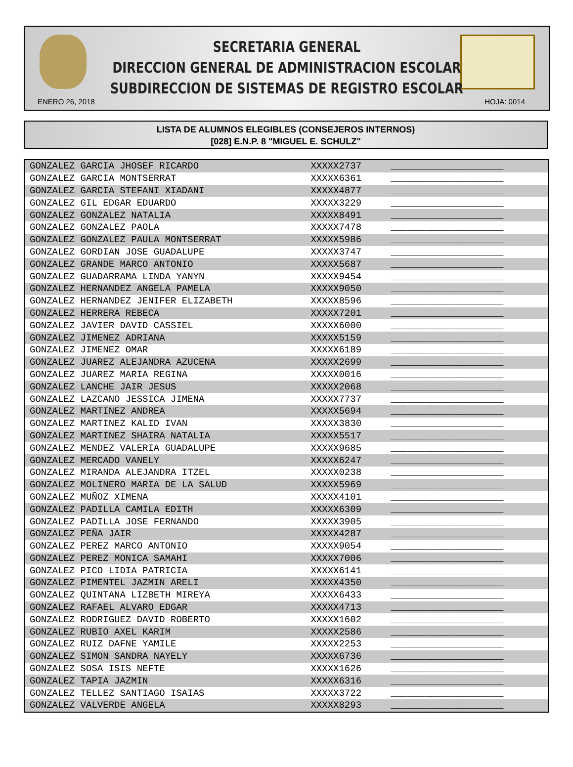SECRETARIA GENERAL
DIRECCION GENERAL DE ADMINISTRACION ESCOLAR
SUBDIRECCION DE SISTEMAS DE REGISTRO ESCOLAR
ENERO 26, 2018 HOJA: 0014
LISTA DE ALUMNOS ELEGIBLES (CONSEJEROS INTERNOS)
[028] E.N.P. 8 "MIGUEL E. SCHULZ"
| GONZALEZ GARCIA JHOSEF RICARDO | XXXXX2737 | ____________________ |
| GONZALEZ GARCIA MONTSERRAT | XXXXX6361 | ____________________ |
| GONZALEZ GARCIA STEFANI XIADANI | XXXXX4877 | ____________________ |
| GONZALEZ GIL EDGAR EDUARDO | XXXXX3229 | ____________________ |
| GONZALEZ GONZALEZ NATALIA | XXXXX8491 | ____________________ |
| GONZALEZ GONZALEZ PAOLA | XXXXX7478 | ____________________ |
| GONZALEZ GONZALEZ PAULA MONTSERRAT | XXXXX5986 | ____________________ |
| GONZALEZ GORDIAN JOSE GUADALUPE | XXXXX3747 | ____________________ |
| GONZALEZ GRANDE MARCO ANTONIO | XXXXX5687 | ____________________ |
| GONZALEZ GUADARRAMA LINDA YANYN | XXXXX9454 | ____________________ |
| GONZALEZ HERNANDEZ ANGELA PAMELA | XXXXX9050 | ____________________ |
| GONZALEZ HERNANDEZ JENIFER ELIZABETH | XXXXX8596 | ____________________ |
| GONZALEZ HERRERA REBECA | XXXXX7201 | ____________________ |
| GONZALEZ JAVIER DAVID CASSIEL | XXXXX6000 | ____________________ |
| GONZALEZ JIMENEZ ADRIANA | XXXXX5159 | ____________________ |
| GONZALEZ JIMENEZ OMAR | XXXXX6189 | ____________________ |
| GONZALEZ JUAREZ ALEJANDRA AZUCENA | XXXXX2699 | ____________________ |
| GONZALEZ JUAREZ MARIA REGINA | XXXXX0016 | ____________________ |
| GONZALEZ LANCHE JAIR JESUS | XXXXX2068 | ____________________ |
| GONZALEZ LAZCANO JESSICA JIMENA | XXXXX7737 | ____________________ |
| GONZALEZ MARTINEZ ANDREA | XXXXX5694 | ____________________ |
| GONZALEZ MARTINEZ KALID IVAN | XXXXX3830 | ____________________ |
| GONZALEZ MARTINEZ SHAIRA NATALIA | XXXXX5517 | ____________________ |
| GONZALEZ MENDEZ VALERIA GUADALUPE | XXXXX9685 | ____________________ |
| GONZALEZ MERCADO VANELY | XXXXX6247 | ____________________ |
| GONZALEZ MIRANDA ALEJANDRA ITZEL | XXXXX0238 | ____________________ |
| GONZALEZ MOLINERO MARIA DE LA SALUD | XXXXX5969 | ____________________ |
| GONZALEZ MUÑOZ XIMENA | XXXXX4101 | ____________________ |
| GONZALEZ PADILLA CAMILA EDITH | XXXXX6309 | ____________________ |
| GONZALEZ PADILLA JOSE FERNANDO | XXXXX3905 | ____________________ |
| GONZALEZ PEÑA JAIR | XXXXX4287 | ____________________ |
| GONZALEZ PEREZ MARCO ANTONIO | XXXXX9054 | ____________________ |
| GONZALEZ PEREZ MONICA SAMAHI | XXXXX7006 | ____________________ |
| GONZALEZ PICO LIDIA PATRICIA | XXXXX6141 | ____________________ |
| GONZALEZ PIMENTEL JAZMIN ARELI | XXXXX4350 | ____________________ |
| GONZALEZ QUINTANA LIZBETH MIREYA | XXXXX6433 | ____________________ |
| GONZALEZ RAFAEL ALVARO EDGAR | XXXXX4713 | ____________________ |
| GONZALEZ RODRIGUEZ DAVID ROBERTO | XXXXX1602 | ____________________ |
| GONZALEZ RUBIO AXEL KARIM | XXXXX2586 | ____________________ |
| GONZALEZ RUIZ DAFNE YAMILE | XXXXX2253 | ____________________ |
| GONZALEZ SIMON SANDRA NAYELY | XXXXX6736 | ____________________ |
| GONZALEZ SOSA ISIS NEFTE | XXXXX1626 | ____________________ |
| GONZALEZ TAPIA JAZMIN | XXXXX6316 | ____________________ |
| GONZALEZ TELLEZ SANTIAGO ISAIAS | XXXXX3722 | ____________________ |
| GONZALEZ VALVERDE ANGELA | XXXXX8293 | ____________________ |